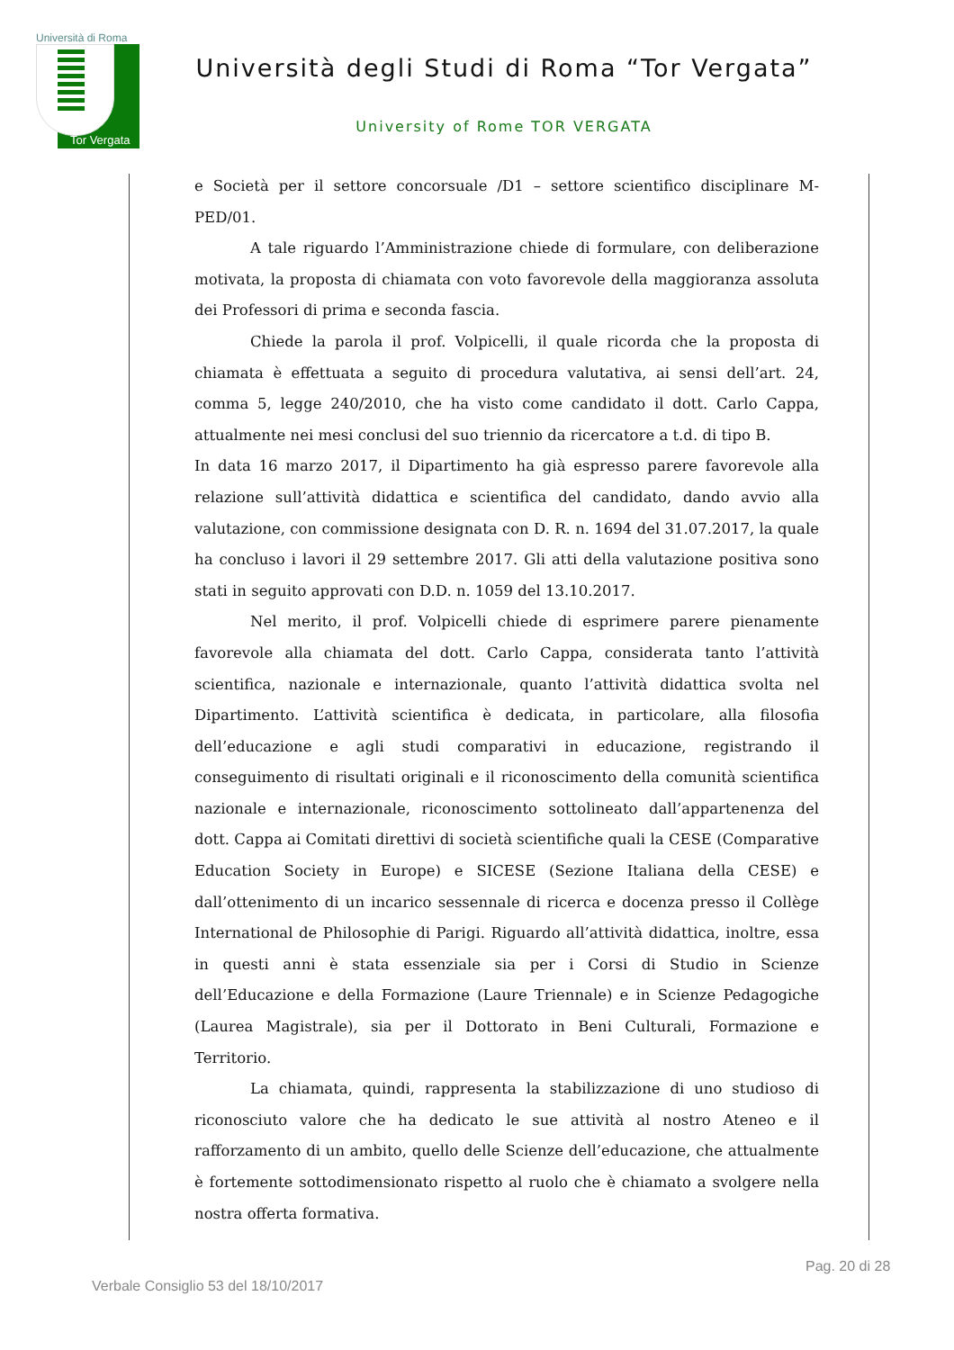Università di Roma
Tor Vergata
Università degli Studi di Roma “Tor Vergata”
University of Rome TOR VERGATA
e Società per il settore concorsuale /D1 – settore scientifico disciplinare M-PED/01.
A tale riguardo l’Amministrazione chiede di formulare, con deliberazione motivata, la proposta di chiamata con voto favorevole della maggioranza assoluta dei Professori di prima e seconda fascia.
Chiede la parola il prof. Volpicelli, il quale ricorda che la proposta di chiamata è effettuata a seguito di procedura valutativa, ai sensi dell’art. 24, comma 5, legge 240/2010, che ha visto come candidato il dott. Carlo Cappa, attualmente nei mesi conclusi del suo triennio da ricercatore a t.d. di tipo B.
In data 16 marzo 2017, il Dipartimento ha già espresso parere favorevole alla relazione sull’attività didattica e scientifica del candidato, dando avvio alla valutazione, con commissione designata con D. R. n. 1694 del 31.07.2017, la quale ha concluso i lavori il 29 settembre 2017. Gli atti della valutazione positiva sono stati in seguito approvati con D.D. n. 1059 del 13.10.2017.
Nel merito, il prof. Volpicelli chiede di esprimere parere pienamente favorevole alla chiamata del dott. Carlo Cappa, considerata tanto l’attività scientifica, nazionale e internazionale, quanto l’attività didattica svolta nel Dipartimento. L’attività scientifica è dedicata, in particolare, alla filosofia dell’educazione e agli studi comparativi in educazione, registrando il conseguimento di risultati originali e il riconoscimento della comunità scientifica nazionale e internazionale, riconoscimento sottolineato dall’appartenenza del dott. Cappa ai Comitati direttivi di società scientifiche quali la CESE (Comparative Education Society in Europe) e SICESE (Sezione Italiana della CESE) e dall’ottenimento di un incarico sessennale di ricerca e docenza presso il Collège International de Philosophie di Parigi. Riguardo all’attività didattica, inoltre, essa in questi anni è stata essenziale sia per i Corsi di Studio in Scienze dell’Educazione e della Formazione (Laure Triennale) e in Scienze Pedagogiche (Laurea Magistrale), sia per il Dottorato in Beni Culturali, Formazione e Territorio.
La chiamata, quindi, rappresenta la stabilizzazione di uno studioso di riconosciuto valore che ha dedicato le sue attività al nostro Ateneo e il rafforzamento di un ambito, quello delle Scienze dell’educazione, che attualmente è fortemente sottodimensionato rispetto al ruolo che è chiamato a svolgere nella nostra offerta formativa.
Pag. 20 di 28
Verbale Consiglio 53 del 18/10/2017